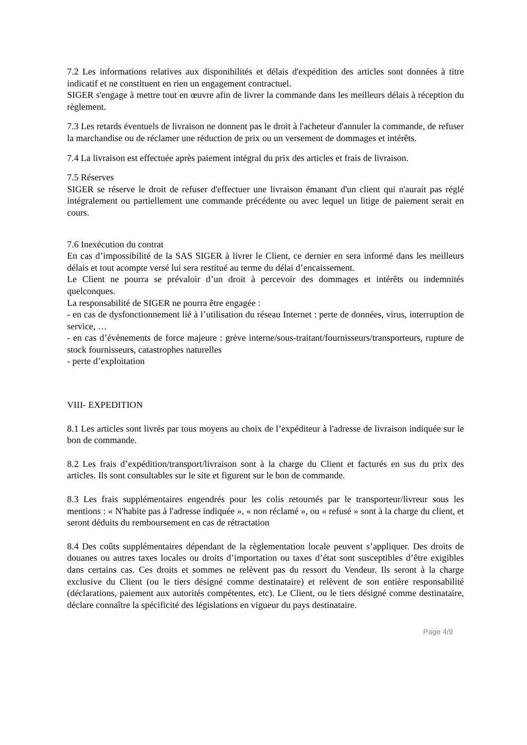7.2 Les informations relatives aux disponibilités et délais d'expédition des articles sont données à titre indicatif et ne constituent en rien un engagement contractuel.
SIGER s'engage à mettre tout en œuvre afin de livrer la commande dans les meilleurs délais à réception du règlement.
7.3 Les retards éventuels de livraison ne donnent pas le droit à l'acheteur d'annuler la commande, de refuser la marchandise ou de réclamer une réduction de prix ou un versement de dommages et intérêts.
7.4 La livraison est effectuée après paiement intégral du prix des articles et frais de livraison.
7.5 Réserves
SIGER se réserve le droit de refuser d'effectuer une livraison émanant d'un client qui n'aurait pas réglé intégralement ou partiellement une commande précédente ou avec lequel un litige de paiement serait en cours.
7.6 Inexécution du contrat
En cas d’impossibilité de la SAS SIGER à livrer le Client, ce dernier en sera informé dans les meilleurs délais et tout acompte versé lui sera restitué au terme du délai d’encaissement.
Le Client ne pourra se prévaloir d’un droit à percevoir des dommages et intérêts ou indemnités quelconques.
La responsabilité de SIGER ne pourra être engagée :
- en cas de dysfonctionnement lié à l’utilisation du réseau Internet : perte de données, virus, interruption de service, …
- en cas d’évènements de force majeure : grève interne/sous-traitant/fournisseurs/transporteurs, rupture de stock fournisseurs, catastrophes naturelles
- perte d’exploitation
VIII- EXPEDITION
8.1 Les articles sont livrés par tous moyens au choix de l’expéditeur à l'adresse de livraison indiquée sur le bon de commande.
8.2 Les frais d’expédition/transport/livraison sont à la charge du Client et facturés en sus du prix des articles. Ils sont consultables sur le site et figurent sur le bon de commande.
8.3 Les frais supplémentaires engendrés pour les colis retournés par le transporteur/livreur sous les mentions : « N'habite pas à l'adresse indiquée », « non réclamé », ou « refusé » sont à la charge du client, et seront déduits du remboursement en cas de rétractation
8.4 Des coûts supplémentaires dépendant de la règlementation locale peuvent s’appliquer. Des droits de douanes ou autres taxes locales ou droits d’importation ou taxes d’état sont susceptibles d’être exigibles dans certains cas. Ces droits et sommes ne relèvent pas du ressort du Vendeur. Ils seront à la charge exclusive du Client (ou le tiers désigné comme destinataire) et relèvent de son entière responsabilité (déclarations, paiement aux autorités compétentes, etc). Le Client, ou le tiers désigné comme destinataire, déclare connaître la spécificité des législations en vigueur du pays destinataire.
Page 4/9